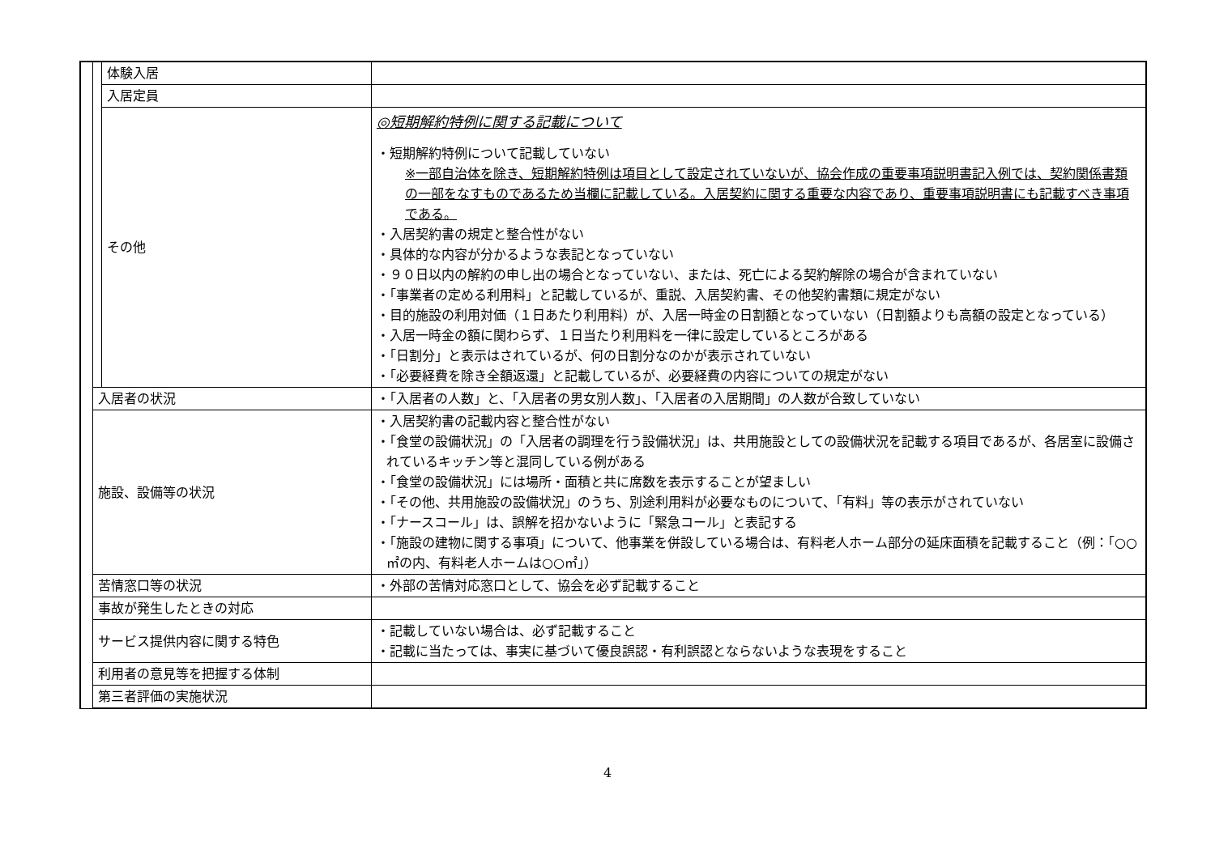| | | 体験入居 | |
| | | 入居定員 | |
| | | その他 | ◎短期解約特例に関する記載について ・短期解約特例について記載していない ※一部自治体を除き、短期解約特例は項目として設定されていないが、協会作成の重要事項説明書記入例では、契約関係書類の一部をなすものであるため当欄に記載している。入居契約に関する重要な内容であり、重要事項説明書にも記載すべき事項である。 ・入居契約書の規定と整合性がない ・具体的な内容が分かるような表記となっていない ・９０日以内の解約の申し出の場合となっていない、または、死亡による契約解除の場合が含まれていない ・「事業者の定める利用料」と記載しているが、重説、入居契約書、その他契約書類に規定がない ・目的施設の利用対価（１日あたり利用料）が、入居一時金の日割額となっていない（日割額よりも高額の設定となっている） ・入居一時金の額に関わらず、１日当たり利用料を一律に設定しているところがある ・「日割分」と表示はされているが、何の日割分なのかが表示されていない ・「必要経費を除き全額返還」と記載しているが、必要経費の内容についての規定がない |
| | 入居者の状況 | | ・「入居者の人数」と、「入居者の男女別人数」、「入居者の入居期間」の人数が合致していない |
| | 施設、設備等の状況 | | ・入居契約書の記載内容と整合性がない ・「食堂の設備状況」の「入居者の調理を行う設備状況」は、共用施設としての設備状況を記載する項目であるが、各居室に設備されているキッチン等と混同している例がある ・「食堂の設備状況」には場所・面積と共に席数を表示することが望ましい ・「その他、共用施設の設備状況」のうち、別途利用料が必要なものについて、「有料」等の表示がされていない ・「ナースコール」は、誤解を招かないように「緊急コール」と表記する ・「施設の建物に関する事項」について、他事業を併設している場合は、有料老人ホーム部分の延床面積を記載すること（例：「○○㎡の内、有料老人ホームは○○㎡」） |
| | 苦情窓口等の状況 | | ・外部の苦情対応窓口として、協会を必ず記載すること |
| | 事故が発生したときの対応 | | |
| | サービス提供内容に関する特色 | | ・記載していない場合は、必ず記載すること ・記載に当たっては、事実に基づいて優良誤認・有利誤認とならないような表現をすること |
| | 利用者の意見等を把握する体制 | | |
| | 第三者評価の実施状況 | | |
4